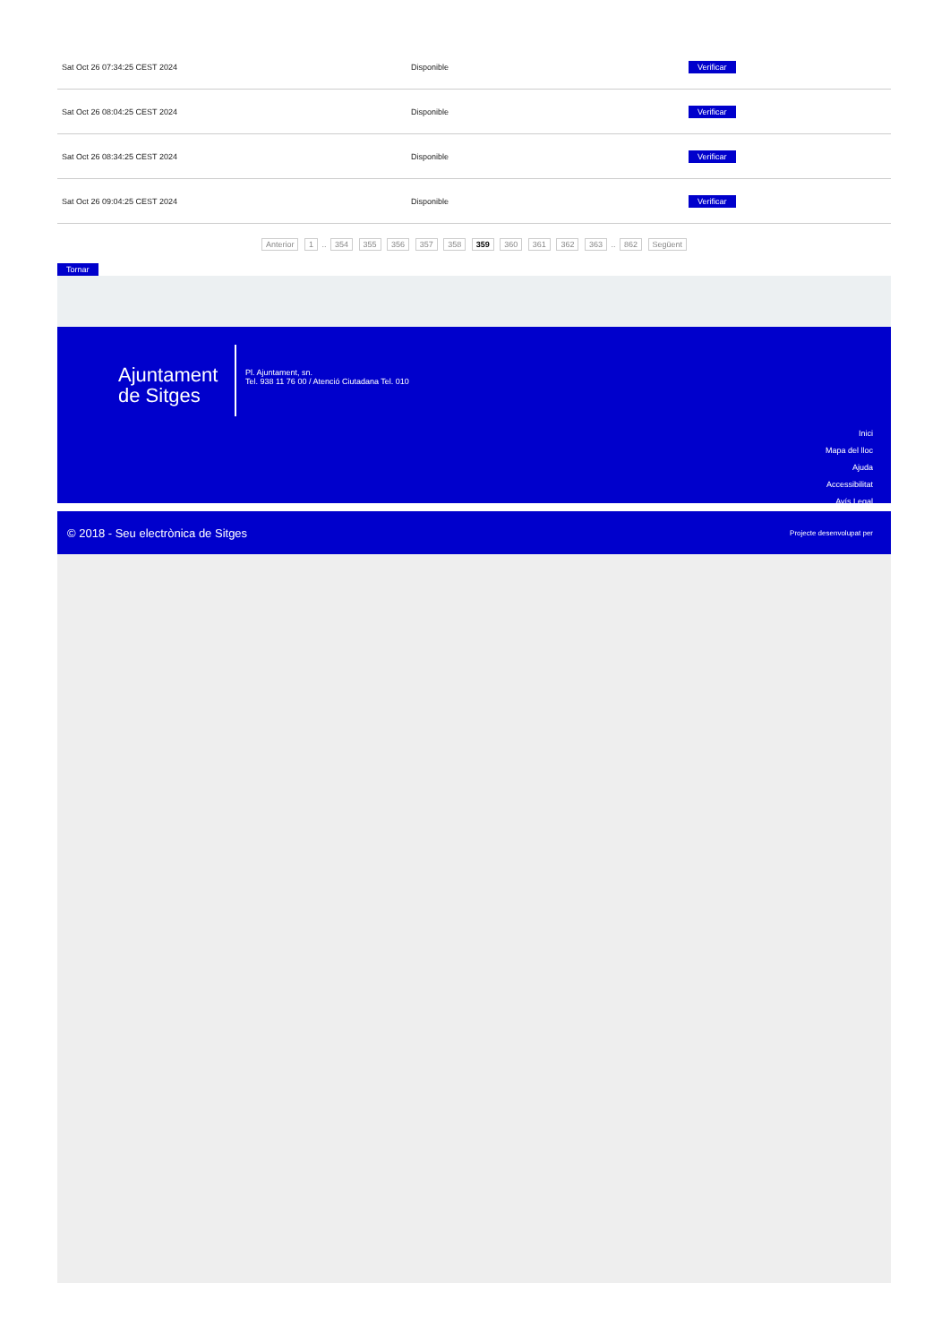| Sat Oct 26 07:34:25 CEST 2024 | Disponible | Verificar |
| Sat Oct 26 08:04:25 CEST 2024 | Disponible | Verificar |
| Sat Oct 26 08:34:25 CEST 2024 | Disponible | Verificar |
| Sat Oct 26 09:04:25 CEST 2024 | Disponible | Verificar |
Anterior 1 .. 354 355 356 357 358 359 360 361 362 363 .. 862 Següent
Tornar
Ajuntament
de Sitges
Pl. Ajuntament, sn.
Tel. 938 11 76 00 / Atenció Ciutadana Tel. 010
Inici
Mapa del lloc
Ajuda
Accessibilitat
Avís Legal
© 2018 - Seu electrònica de Sitges Projecte desenvolupat per